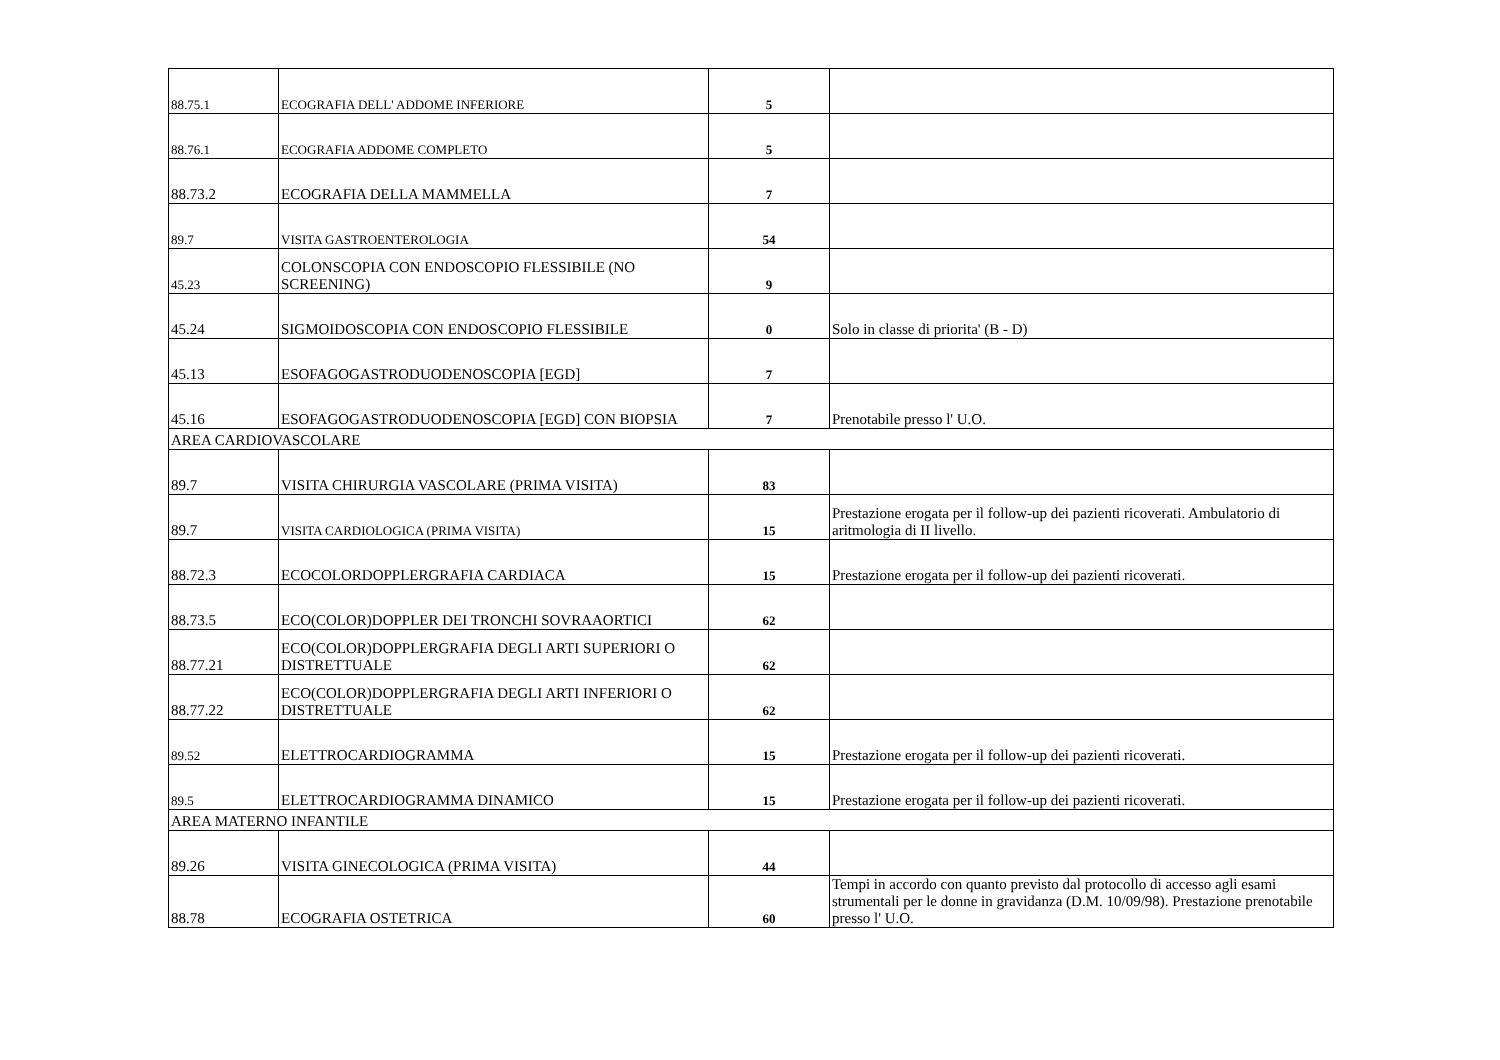| 88.75.1 | ECOGRAFIA DELL' ADDOME INFERIORE | 5 | |
| 88.76.1 | ECOGRAFIA ADDOME COMPLETO | 5 | |
| 88.73.2 | ECOGRAFIA DELLA MAMMELLA | 7 | |
| 89.7 | VISITA GASTROENTEROLOGIA | 54 | |
| 45.23 | COLONSCOPIA CON ENDOSCOPIO FLESSIBILE (NO SCREENING) | 9 | |
| 45.24 | SIGMOIDOSCOPIA CON ENDOSCOPIO FLESSIBILE | 0 | Solo in classe di priorita' (B - D) |
| 45.13 | ESOFAGOGASTRODUODENOSCOPIA [EGD] | 7 | |
| 45.16 | ESOFAGOGASTRODUODENOSCOPIA [EGD] CON BIOPSIA | 7 | Prenotabile presso l' U.O. |
| AREA CARDIOVASCOLARE | | | |
| 89.7 | VISITA CHIRURGIA VASCOLARE (PRIMA VISITA) | 83 | |
| 89.7 | VISITA CARDIOLOGICA (PRIMA VISITA) | 15 | Prestazione erogata per il follow-up dei pazienti ricoverati. Ambulatorio di aritmologia di II livello. |
| 88.72.3 | ECOCOLORDOPPLERGRAFIA CARDIACA | 15 | Prestazione erogata per il follow-up dei pazienti ricoverati. |
| 88.73.5 | ECO(COLOR)DOPPLER DEI TRONCHI SOVRAAORTICI | 62 | |
| 88.77.21 | ECO(COLOR)DOPPLERGRAFIA DEGLI ARTI SUPERIORI O DISTRETTUALE | 62 | |
| 88.77.22 | ECO(COLOR)DOPPLERGRAFIA DEGLI ARTI INFERIORI O DISTRETTUALE | 62 | |
| 89.52 | ELETTROCARDIOGRAMMA | 15 | Prestazione erogata per il follow-up dei pazienti ricoverati. |
| 89.5 | ELETTROCARDIOGRAMMA DINAMICO | 15 | Prestazione erogata per il follow-up dei pazienti ricoverati. |
| AREA MATERNO INFANTILE | | | |
| 89.26 | VISITA GINECOLOGICA (PRIMA VISITA) | 44 | |
| 88.78 | ECOGRAFIA OSTETRICA | 60 | Tempi in accordo con quanto previsto dal protocollo di accesso agli esami strumentali per le donne in gravidanza (D.M. 10/09/98). Prestazione prenotabile presso l' U.O. |